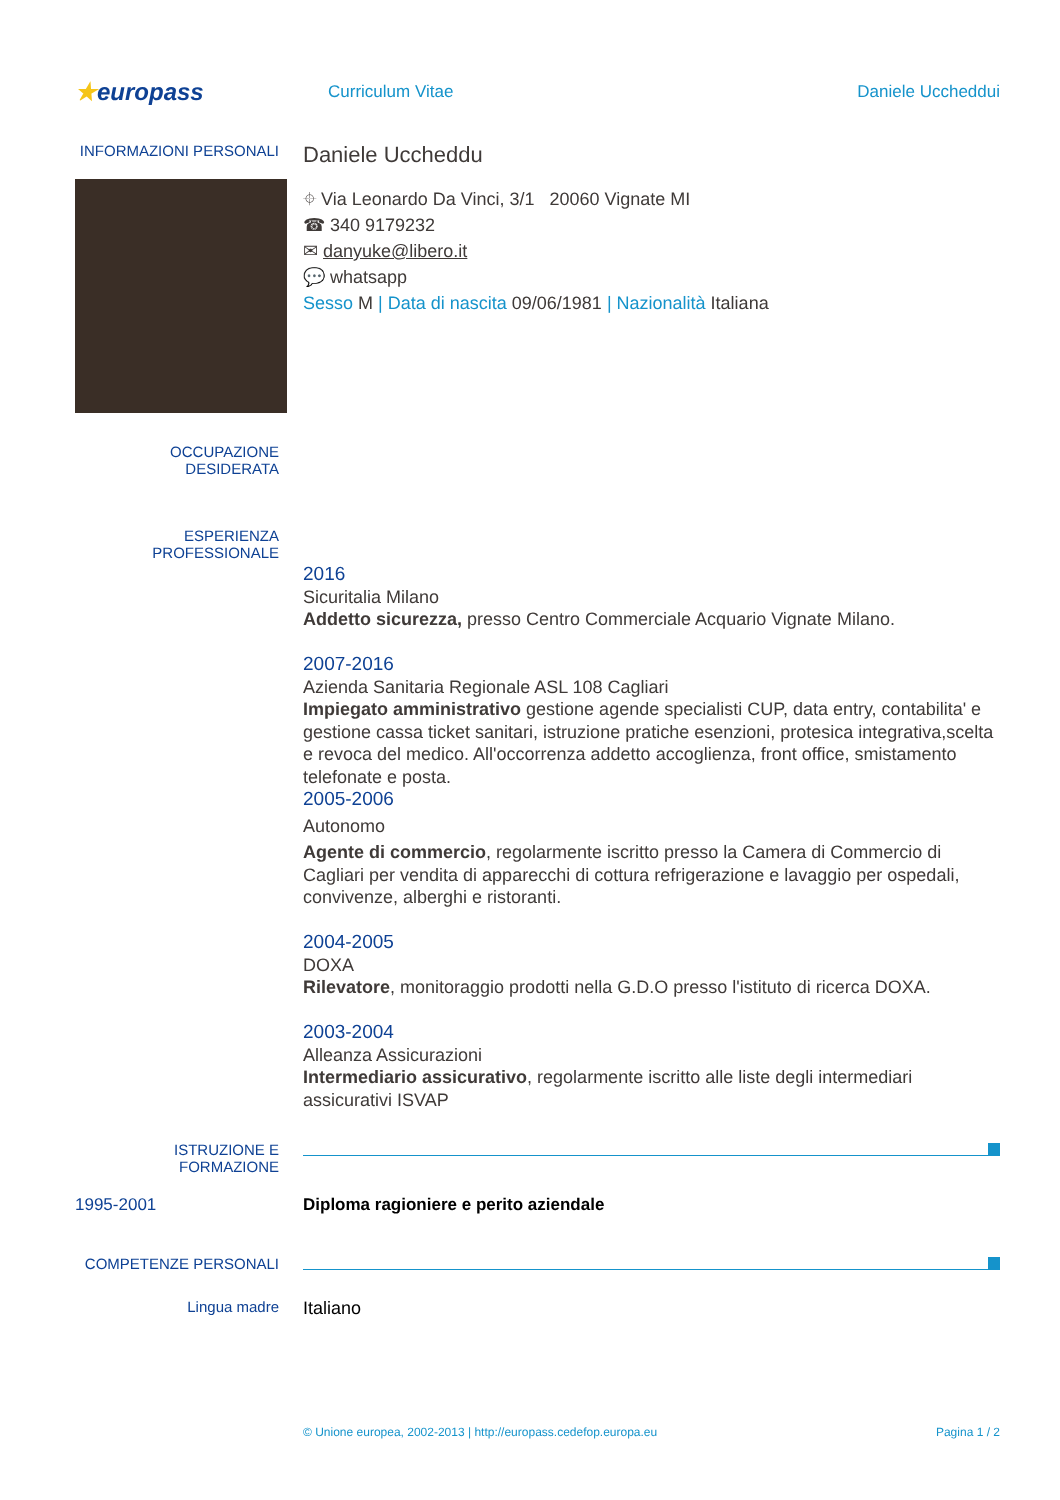★europass
Curriculum Vitae Daniele Uccheddui
INFORMAZIONI PERSONALI
Daniele Uccheddu
⌖ Via Leonardo Da Vinci, 3/1 20060 Vignate MI
☎ 340 9179232
✉ danyuke@libero.it
💬 whatsapp
Sesso M | Data di nascita 09/06/1981 | Nazionalità Italiana
OCCUPAZIONE DESIDERATA
ESPERIENZA PROFESSIONALE
2016
Sicuritalia Milano
Addetto sicurezza, presso Centro Commerciale Acquario Vignate Milano.
2007-2016
Azienda Sanitaria Regionale ASL 108 Cagliari
Impiegato amministrativo gestione agende specialisti CUP, data entry, contabilita' e gestione cassa ticket sanitari, istruzione pratiche esenzioni, protesica integrativa,scelta e revoca del medico. All'occorrenza addetto accoglienza, front office, smistamento telefonate e posta.
2005-2006
Autonomo
Agente di commercio, regolarmente iscritto presso la Camera di Commercio di Cagliari per vendita di apparecchi di cottura refrigerazione e lavaggio per ospedali, convivenze, alberghi e ristoranti.
2004-2005
DOXA
Rilevatore, monitoraggio prodotti nella G.D.O presso l'istituto di ricerca DOXA.
2003-2004
Alleanza Assicurazioni
Intermediario assicurativo, regolarmente iscritto alle liste degli intermediari assicurativi ISVAP
ISTRUZIONE E FORMAZIONE
1995-2001 Diploma ragioniere e perito aziendale
COMPETENZE PERSONALI
Lingua madre
Italiano
© Unione europea, 2002-2013 | http://europass.cedefop.europa.eu
Pagina 1 / 2